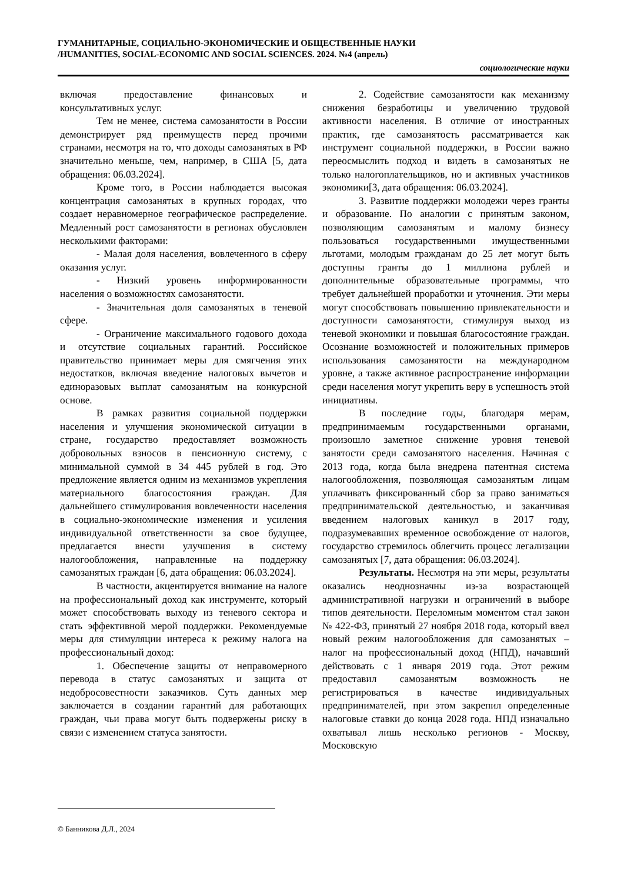ГУМАНИТАРНЫЕ, СОЦИАЛЬНО-ЭКОНОМИЧЕСКИЕ И ОБЩЕСТВЕННЫЕ НАУКИ
/HUMANITIES, SOCIAL-ECONOMIC AND SOCIAL SCIENCES. 2024. №4 (апрель)
социологические науки
включая предоставление финансовых и консультативных услуг.
Тем не менее, система самозанятости в России демонстрирует ряд преимуществ перед прочими странами, несмотря на то, что доходы самозанятых в РФ значительно меньше, чем, например, в США [5, дата обращения: 06.03.2024].
Кроме того, в России наблюдается высокая концентрация самозанятых в крупных городах, что создает неравномерное географическое распределение. Медленный рост самозанятости в регионах обусловлен несколькими факторами:
- Малая доля населения, вовлеченного в сферу оказания услуг.
- Низкий уровень информированности населения о возможностях самозанятости.
- Значительная доля самозанятых в теневой сфере.
- Ограничение максимального годового дохода и отсутствие социальных гарантий. Российское правительство принимает меры для смягчения этих недостатков, включая введение налоговых вычетов и единоразовых выплат самозанятым на конкурсной основе.
В рамках развития социальной поддержки населения и улучшения экономической ситуации в стране, государство предоставляет возможность добровольных взносов в пенсионную систему, с минимальной суммой в 34 445 рублей в год. Это предложение является одним из механизмов укрепления материального благосостояния граждан. Для дальнейшего стимулирования вовлеченности населения в социально-экономические изменения и усиления индивидуальной ответственности за свое будущее, предлагается внести улучшения в систему налогообложения, направленные на поддержку самозанятых граждан [6, дата обращения: 06.03.2024].
В частности, акцентируется внимание на налоге на профессиональный доход как инструменте, который может способствовать выходу из теневого сектора и стать эффективной мерой поддержки. Рекомендуемые меры для стимуляции интереса к режиму налога на профессиональный доход:
1. Обеспечение защиты от неправомерного перевода в статус самозанятых и защита от недобросовестности заказчиков. Суть данных мер заключается в создании гарантий для работающих граждан, чьи права могут быть подвержены риску в связи с изменением статуса занятости.
2. Содействие самозанятости как механизму снижения безработицы и увеличению трудовой активности населения. В отличие от иностранных практик, где самозанятость рассматривается как инструмент социальной поддержки, в России важно переосмыслить подход и видеть в самозанятых не только налогоплательщиков, но и активных участников экономики[3, дата обращения: 06.03.2024].
3. Развитие поддержки молодежи через гранты и образование. По аналогии с принятым законом, позволяющим самозанятым и малому бизнесу пользоваться государственными имущественными льготами, молодым гражданам до 25 лет могут быть доступны гранты до 1 миллиона рублей и дополнительные образовательные программы, что требует дальнейшей проработки и уточнения. Эти меры могут способствовать повышению привлекательности и доступности самозанятости, стимулируя выход из теневой экономики и повышая благосостояние граждан. Осознание возможностей и положительных примеров использования самозанятости на международном уровне, а также активное распространение информации среди населения могут укрепить веру в успешность этой инициативы.
В последние годы, благодаря мерам, предпринимаемым государственными органами, произошло заметное снижение уровня теневой занятости среди самозанятого населения. Начиная с 2013 года, когда была внедрена патентная система налогообложения, позволяющая самозанятым лицам уплачивать фиксированный сбор за право заниматься предпринимательской деятельностью, и заканчивая введением налоговых каникул в 2017 году, подразумевавших временное освобождение от налогов, государство стремилось облегчить процесс легализации самозанятых [7, дата обращения: 06.03.2024].
Результаты. Несмотря на эти меры, результаты оказались неоднозначны из-за возрастающей административной нагрузки и ограничений в выборе типов деятельности. Переломным моментом стал закон № 422-ФЗ, принятый 27 ноября 2018 года, который ввел новый режим налогообложения для самозанятых – налог на профессиональный доход (НПД), начавший действовать с 1 января 2019 года. Этот режим предоставил самозанятым возможность не регистрироваться в качестве индивидуальных предпринимателей, при этом закрепил определенные налоговые ставки до конца 2028 года. НПД изначально охватывал лишь несколько регионов - Москву, Московскую
© Банникова Д.Л., 2024